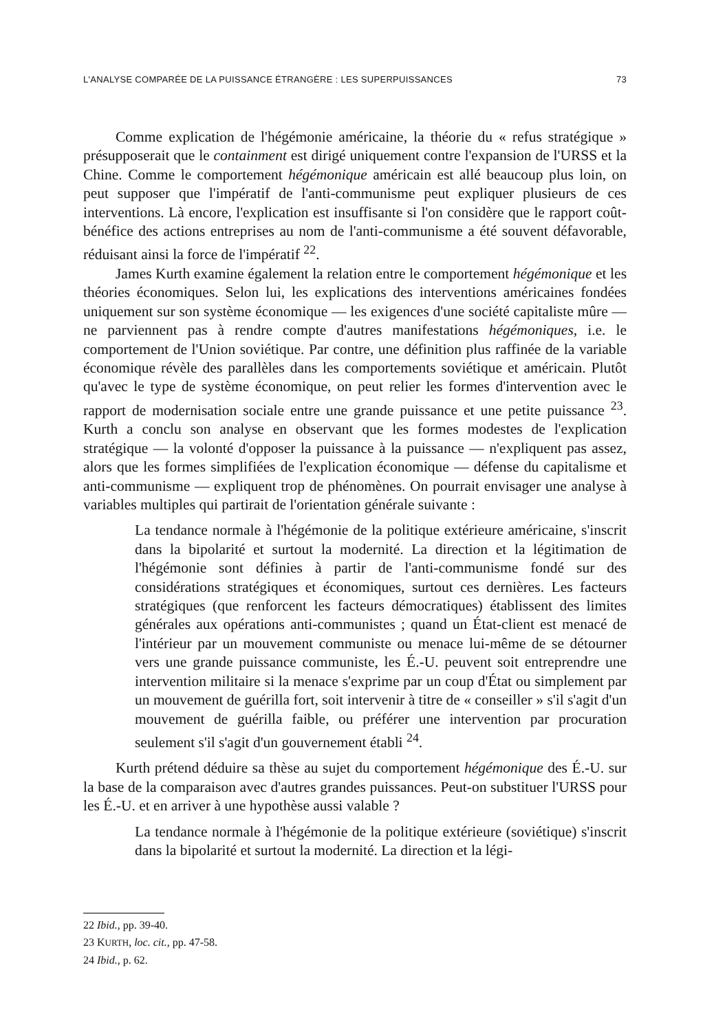L'ANALYSE COMPARÉE DE LA PUISSANCE ÉTRANGÈRE : LES SUPERPUISSANCES 73
Comme explication de l'hégémonie américaine, la théorie du « refus stratégique » présupposerait que le containment est dirigé uniquement contre l'expansion de l'URSS et la Chine. Comme le comportement hégémonique américain est allé beaucoup plus loin, on peut supposer que l'impératif de l'anti-communisme peut expliquer plusieurs de ces interventions. Là encore, l'explication est insuffisante si l'on considère que le rapport coût-bénéfice des actions entreprises au nom de l'anti-communisme a été souvent défavorable, réduisant ainsi la force de l'impératif <sup>22</sup>.
James Kurth examine également la relation entre le comportement hégémonique et les théories économiques. Selon lui, les explications des interventions américaines fondées uniquement sur son système économique — les exigences d'une société capitaliste mûre — ne parviennent pas à rendre compte d'autres manifestations hégémoniques, i.e. le comportement de l'Union soviétique. Par contre, une définition plus raffinée de la variable économique révèle des parallèles dans les comportements soviétique et américain. Plutôt qu'avec le type de système économique, on peut relier les formes d'intervention avec le rapport de modernisation sociale entre une grande puissance et une petite puissance <sup>23</sup>. Kurth a conclu son analyse en observant que les formes modestes de l'explication stratégique — la volonté d'opposer la puissance à la puissance — n'expliquent pas assez, alors que les formes simplifiées de l'explication économique — défense du capitalisme et anti-communisme — expliquent trop de phénomènes. On pourrait envisager une analyse à variables multiples qui partirait de l'orientation générale suivante :
La tendance normale à l'hégémonie de la politique extérieure américaine, s'inscrit dans la bipolarité et surtout la modernité. La direction et la légitimation de l'hégémonie sont définies à partir de l'anti-communisme fondé sur des considérations stratégiques et économiques, surtout ces dernières. Les facteurs stratégiques (que renforcent les facteurs démocratiques) établissent des limites générales aux opérations anti-communistes ; quand un État-client est menacé de l'intérieur par un mouvement communiste ou menace lui-même de se détourner vers une grande puissance communiste, les É.-U. peuvent soit entreprendre une intervention militaire si la menace s'exprime par un coup d'État ou simplement par un mouvement de guérilla fort, soit intervenir à titre de « conseiller » s'il s'agit d'un mouvement de guérilla faible, ou préférer une intervention par procuration seulement s'il s'agit d'un gouvernement établi <sup>24</sup>.
Kurth prétend déduire sa thèse au sujet du comportement hégémonique des É.-U. sur la base de la comparaison avec d'autres grandes puissances. Peut-on substituer l'URSS pour les É.-U. et en arriver à une hypothèse aussi valable ?
La tendance normale à l'hégémonie de la politique extérieure (soviétique) s'inscrit dans la bipolarité et surtout la modernité. La direction et la légi-
22 Ibid., pp. 39-40.
23 KURTH, loc. cit., pp. 47-58.
24 Ibid., p. 62.